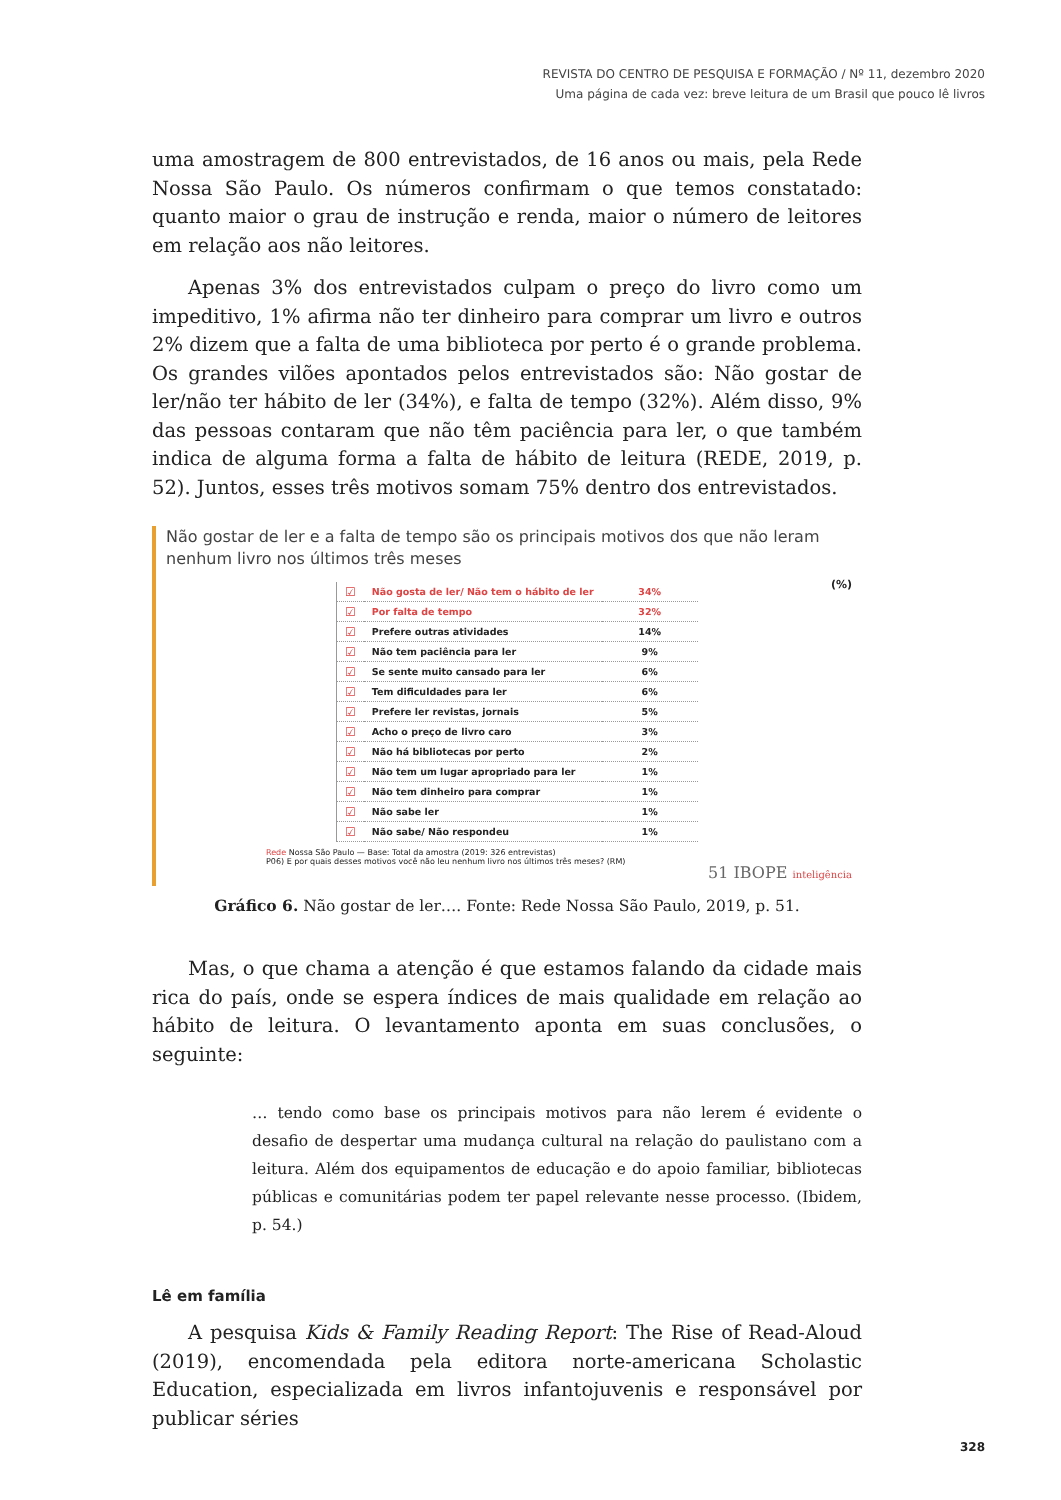REVISTA DO CENTRO DE PESQUISA E FORMAÇÃO / Nº 11, dezembro 2020
Uma página de cada vez: breve leitura de um Brasil que pouco lê livros
uma amostragem de 800 entrevistados, de 16 anos ou mais, pela Rede Nossa São Paulo. Os números confirmam o que temos constatado: quanto maior o grau de instrução e renda, maior o número de leitores em relação aos não leitores.
Apenas 3% dos entrevistados culpam o preço do livro como um impeditivo, 1% afirma não ter dinheiro para comprar um livro e outros 2% dizem que a falta de uma biblioteca por perto é o grande problema. Os grandes vilões apontados pelos entrevistados são: Não gostar de ler/não ter hábito de ler (34%), e falta de tempo (32%). Além disso, 9% das pessoas contaram que não têm paciência para ler, o que também indica de alguma forma a falta de hábito de leitura (REDE, 2019, p. 52). Juntos, esses três motivos somam 75% dentro dos entrevistados.
Não gostar de ler e a falta de tempo são os principais motivos dos que não leram nenhum livro nos últimos três meses
(%)
| ☑ | Não gosta de ler/ Não tem o hábito de ler | 34% |
| ☑ | Por falta de tempo | 32% |
| ☑ | Prefere outras atividades | 14% |
| ☑ | Não tem paciência para ler | 9% |
| ☑ | Se sente muito cansado para ler | 6% |
| ☑ | Tem dificuldades para ler | 6% |
| ☑ | Prefere ler revistas, jornais | 5% |
| ☑ | Acho o preço de livro caro | 3% |
| ☑ | Não há bibliotecas por perto | 2% |
| ☑ | Não tem um lugar apropriado para ler | 1% |
| ☑ | Não tem dinheiro para comprar | 1% |
| ☑ | Não sabe ler | 1% |
| ☑ | Não sabe/ Não respondeu | 1% |
Rede Nossa São Paulo — Base: Total da amostra (2019: 326 entrevistas)
P06) E por quais desses motivos você não leu nenhum livro nos últimos três meses? (RM)
51 IBOPE inteligência
Gráfico 6. Não gostar de ler…. Fonte: Rede Nossa São Paulo, 2019, p. 51.
Mas, o que chama a atenção é que estamos falando da cidade mais rica do país, onde se espera índices de mais qualidade em relação ao hábito de leitura. O levantamento aponta em suas conclusões, o seguinte:
… tendo como base os principais motivos para não lerem é evidente o desafio de despertar uma mudança cultural na relação do paulistano com a leitura. Além dos equipamentos de educação e do apoio familiar, bibliotecas públicas e comunitárias podem ter papel relevante nesse processo. (Ibidem, p. 54.)
Lê em família
A pesquisa Kids & Family Reading Report: The Rise of Read-Aloud (2019), encomendada pela editora norte-americana Scholastic Education, especializada em livros infantojuvenis e responsável por publicar séries
328